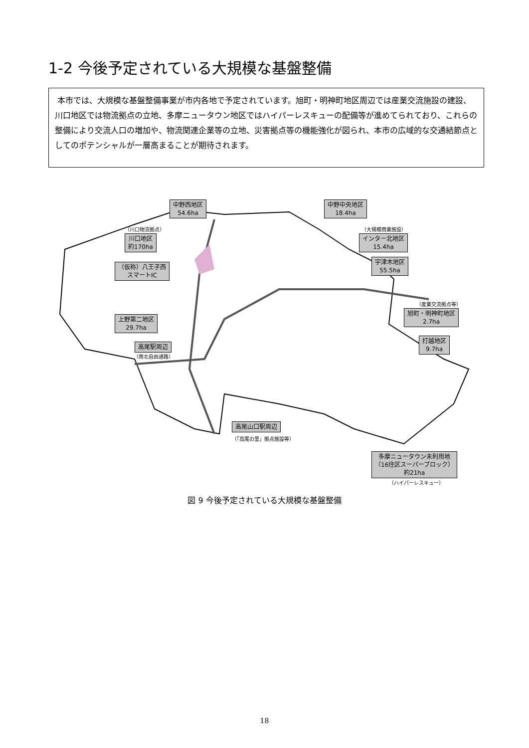1-2 今後予定されている大規模な基盤整備
本市では、大規模な基盤整備事業が市内各地で予定されています。旭町・明神町地区周辺では産業交流施設の建設、川口地区では物流拠点の立地、多摩ニュータウン地区ではハイパーレスキューの配備等が進めてられており、これらの整備により交流人口の増加や、物流関連企業等の立地、災害拠点等の機能強化が図られ、本市の広域的な交通結節点としてのポテンシャルが一層高まることが期待されます。
中野西地区
54.6ha
中野中央地区
18.4ha
（川口物流拠点）
川口地区
約170ha
（大規模商業施設）
インター北地区
15.4ha
（仮称）八王子西
スマートIC
宇津木地区
55.5ha
（産業交流拠点等）
旭町・明神町地区
2.7ha
上野第二地区
29.7ha
打越地区
9.7ha
高尾駅周辺
（南北自由通路）
高尾山口駅周辺
（「高尾の里」拠点施設等）
多摩ニュータウン未利用地
（16住区スーパーブロック）
約21ha
（ハイパーレスキュー）
図 9 今後予定されている大規模な基盤整備
18